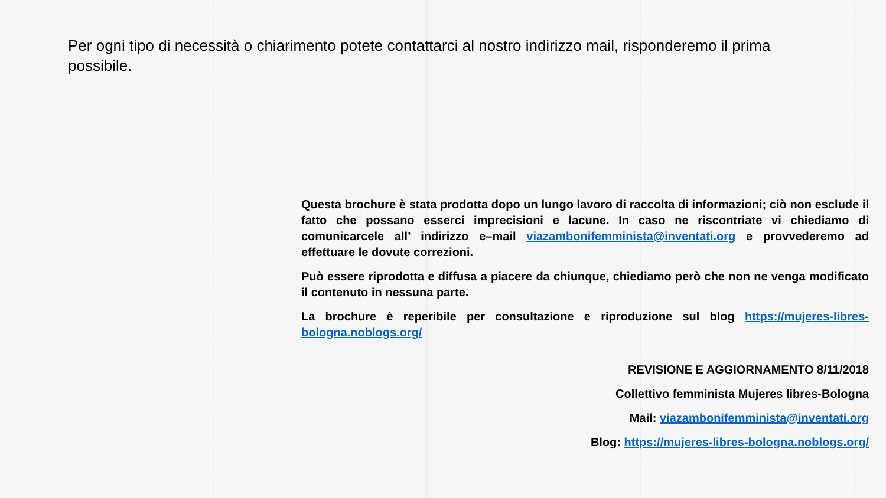Per ogni tipo di necessità o chiarimento potete contattarci al nostro indirizzo mail, risponderemo il prima possibile.
Questa brochure è stata prodotta dopo un lungo lavoro di raccolta di informazioni; ciò non esclude il fatto che possano esserci imprecisioni e lacune. In caso ne riscontriate vi chiediamo di comunicarcele all’ indirizzo e–mail viazambonifemminista@inventati.org e provvederemo ad effettuare le dovute correzioni.
Può essere riprodotta e diffusa a piacere da chiunque, chiediamo però che non ne venga modificato il contenuto in nessuna parte.
La brochure è reperibile per consultazione e riproduzione sul blog https://mujeres-libres-bologna.noblogs.org/
REVISIONE E AGGIORNAMENTO 8/11/2018
Collettivo femminista Mujeres libres-Bologna
Mail: viazambonifemminista@inventati.org
Blog: https://mujeres-libres-bologna.noblogs.org/